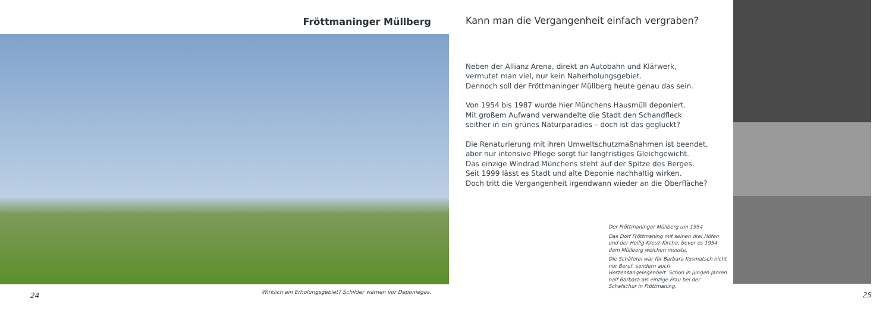Fröttmaninger Müllberg
24 Wirklich ein Erholungsgebiet? Schilder warnen vor Deponiegas.
Kann man die Vergangenheit einfach vergraben?
Neben der Allianz Arena, direkt an Autobahn und Klärwerk,
vermutet man viel, nur kein Naherholungsgebiet.
Dennoch soll der Fröttmaninger Müllberg heute genau das sein.
Von 1954 bis 1987 wurde hier Münchens Hausmüll deponiert.
Mit großem Aufwand verwandelte die Stadt den Schandfleck
seither in ein grünes Naturparadies – doch ist das geglückt?
Die Renaturierung mit ihren Umweltschutzmaßnahmen ist beendet,
aber nur intensive Pflege sorgt für langfristiges Gleichgewicht.
Das einzige Windrad Münchens steht auf der Spitze des Berges.
Seit 1999 lässt es Stadt und alte Deponie nachhaltig wirken.
Doch tritt die Vergangenheit irgendwann wieder an die Oberfläche?
Der Fröttmaninger Müllberg um 1954
Das Dorf Fröttmaning mit seinen drei Höfen und der Heilig-Kreuz-Kirche, bevor es 1954 dem Müllberg weichen musste.
Die Schäferei war für Barbara Kosmatsch nicht nur Beruf, sondern auch Herzensangelegenheit. Schon in jungen Jahren half Barbara als einzige Frau bei der Schafschur in Fröttmaning.
25